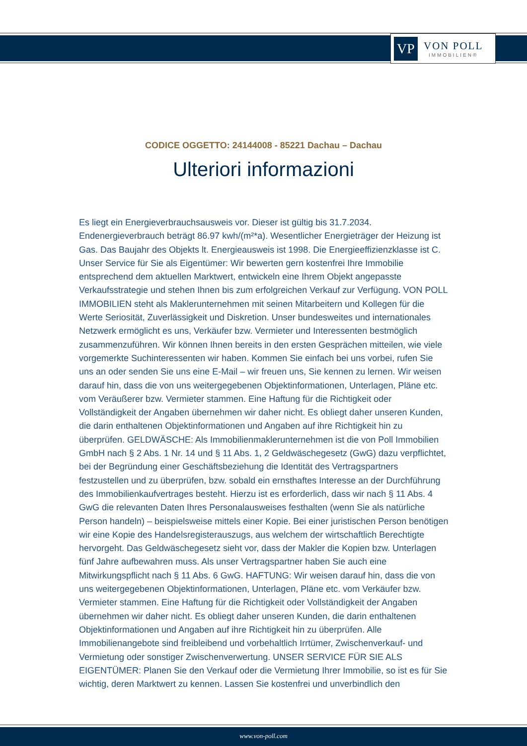VP
VON POLL
IMMOBILIEN®
CODICE OGGETTO: 24144008 - 85221 Dachau – Dachau
Ulteriori informazioni
Es liegt ein Energieverbrauchsausweis vor. Dieser ist gültig bis 31.7.2034. Endenergieverbrauch beträgt 86.97 kwh/(m²*a). Wesentlicher Energieträger der Heizung ist Gas. Das Baujahr des Objekts lt. Energieausweis ist 1998. Die Energieeffizienzklasse ist C. Unser Service für Sie als Eigentümer: Wir bewerten gern kostenfrei Ihre Immobilie entsprechend dem aktuellen Marktwert, entwickeln eine Ihrem Objekt angepasste Verkaufsstrategie und stehen Ihnen bis zum erfolgreichen Verkauf zur Verfügung. VON POLL IMMOBILIEN steht als Maklerunternehmen mit seinen Mitarbeitern und Kollegen für die Werte Seriosität, Zuverlässigkeit und Diskretion. Unser bundesweites und internationales Netzwerk ermöglicht es uns, Verkäufer bzw. Vermieter und Interessenten bestmöglich zusammenzuführen. Wir können Ihnen bereits in den ersten Gesprächen mitteilen, wie viele vorgemerkte Suchinteressenten wir haben. Kommen Sie einfach bei uns vorbei, rufen Sie uns an oder senden Sie uns eine E-Mail – wir freuen uns, Sie kennen zu lernen. Wir weisen darauf hin, dass die von uns weitergegebenen Objektinformationen, Unterlagen, Pläne etc. vom Veräußerer bzw. Vermieter stammen. Eine Haftung für die Richtigkeit oder Vollständigkeit der Angaben übernehmen wir daher nicht. Es obliegt daher unseren Kunden, die darin enthaltenen Objektinformationen und Angaben auf ihre Richtigkeit hin zu überprüfen. GELDWÄSCHE: Als Immobilienmaklerunternehmen ist die von Poll Immobilien GmbH nach § 2 Abs. 1 Nr. 14 und § 11 Abs. 1, 2 Geldwäschegesetz (GwG) dazu verpflichtet, bei der Begründung einer Geschäftsbeziehung die Identität des Vertragspartners festzustellen und zu überprüfen, bzw. sobald ein ernsthaftes Interesse an der Durchführung des Immobilienkaufvertrages besteht. Hierzu ist es erforderlich, dass wir nach § 11 Abs. 4 GwG die relevanten Daten Ihres Personalausweises festhalten (wenn Sie als natürliche Person handeln) – beispielsweise mittels einer Kopie. Bei einer juristischen Person benötigen wir eine Kopie des Handelsregisterauszugs, aus welchem der wirtschaftlich Berechtigte hervorgeht. Das Geldwäschegesetz sieht vor, dass der Makler die Kopien bzw. Unterlagen fünf Jahre aufbewahren muss. Als unser Vertragspartner haben Sie auch eine Mitwirkungspflicht nach § 11 Abs. 6 GwG. HAFTUNG: Wir weisen darauf hin, dass die von uns weitergegebenen Objektinformationen, Unterlagen, Pläne etc. vom Verkäufer bzw. Vermieter stammen. Eine Haftung für die Richtigkeit oder Vollständigkeit der Angaben übernehmen wir daher nicht. Es obliegt daher unseren Kunden, die darin enthaltenen Objektinformationen und Angaben auf ihre Richtigkeit hin zu überprüfen. Alle Immobilienangebote sind freibleibend und vorbehaltlich Irrtümer, Zwischenverkauf- und Vermietung oder sonstiger Zwischenverwertung. UNSER SERVICE FÜR SIE ALS EIGENTÜMER: Planen Sie den Verkauf oder die Vermietung Ihrer Immobilie, so ist es für Sie wichtig, deren Marktwert zu kennen. Lassen Sie kostenfrei und unverbindlich den
www.von-poll.com